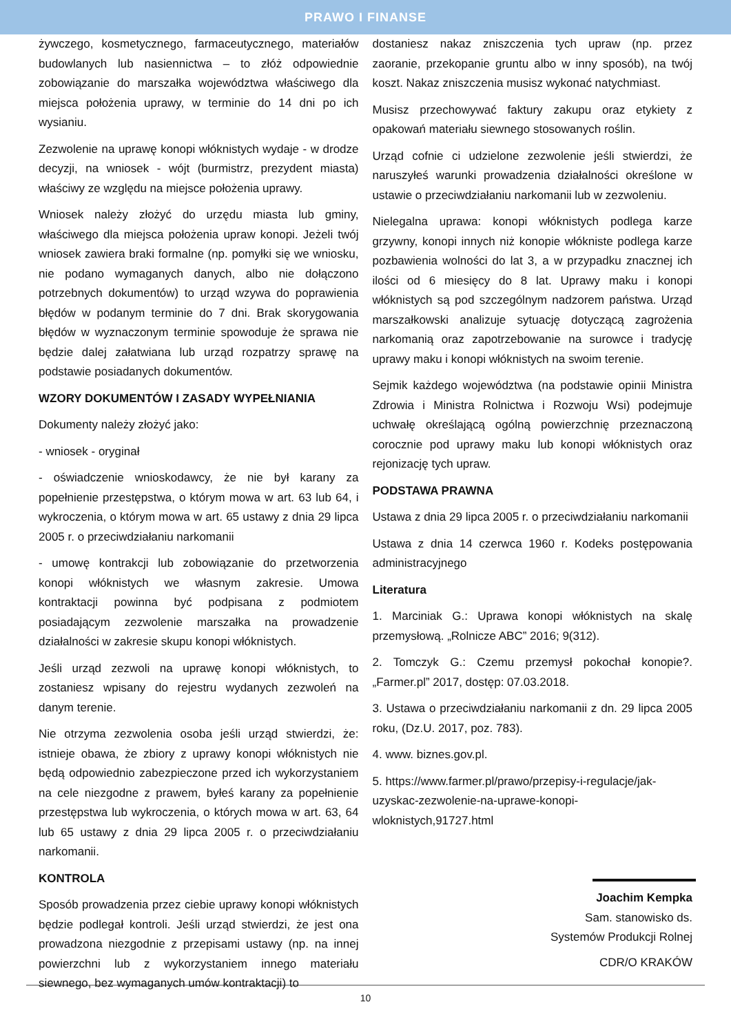PRAWO I FINANSE
żywczego, kosmetycznego, farmaceutycznego, materiałów budowlanych lub nasiennictwa – to złóż odpowiednie zobowiązanie do marszałka województwa właściwego dla miejsca położenia uprawy, w terminie do 14 dni po ich wysianiu.
Zezwolenie na uprawę konopi włóknistych wydaje - w drodze decyzji, na wniosek - wójt (burmistrz, prezydent miasta) właściwy ze względu na miejsce położenia uprawy.
Wniosek należy złożyć do urzędu miasta lub gminy, właściwego dla miejsca położenia upraw konopi. Jeżeli twój wniosek zawiera braki formalne (np. pomyłki się we wniosku, nie podano wymaganych danych, albo nie dołączono potrzebnych dokumentów) to urząd wzywa do poprawienia błędów w podanym terminie do 7 dni. Brak skorygowania błędów w wyznaczonym terminie spowoduje że sprawa nie będzie dalej załatwiana lub urząd rozpatrzy sprawę na podstawie posiadanych dokumentów.
WZORY DOKUMENTÓW I ZASADY WYPEŁNIANIA
Dokumenty należy złożyć jako:
- wniosek - oryginał
- oświadczenie wnioskodawcy, że nie był karany za popełnienie przestępstwa, o którym mowa w art. 63 lub 64, i wykroczenia, o którym mowa w art. 65 ustawy z dnia 29 lipca 2005 r. o przeciwdziałaniu narkomanii
- umowę kontrakcji lub zobowiązanie do przetworzenia konopi włóknistych we własnym zakresie. Umowa kontraktacji powinna być podpisana z podmiotem posiadającym zezwolenie marszałka na prowadzenie działalności w zakresie skupu konopi włóknistych.
Jeśli urząd zezwoli na uprawę konopi włóknistych, to zostaniesz wpisany do rejestru wydanych zezwoleń na danym terenie.
Nie otrzyma zezwolenia osoba jeśli urząd stwierdzi, że: istnieje obawa, że zbiory z uprawy konopi włóknistych nie będą odpowiednio zabezpieczone przed ich wykorzystaniem na cele niezgodne z prawem, byłeś karany za popełnienie przestępstwa lub wykroczenia, o których mowa w art. 63, 64 lub 65 ustawy z dnia 29 lipca 2005 r. o przeciwdziałaniu narkomanii.
KONTROLA
Sposób prowadzenia przez ciebie uprawy konopi włóknistych będzie podlegał kontroli. Jeśli urząd stwierdzi, że jest ona prowadzona niezgodnie z przepisami ustawy (np. na innej powierzchni lub z wykorzystaniem innego materiału siewnego, bez wymaganych umów kontraktacji) to
dostaniesz nakaz zniszczenia tych upraw (np. przez zaoranie, przekopanie gruntu albo w inny sposób), na twój koszt. Nakaz zniszczenia musisz wykonać natychmiast.
Musisz przechowywać faktury zakupu oraz etykiety z opakowań materiału siewnego stosowanych roślin.
Urząd cofnie ci udzielone zezwolenie jeśli stwierdzi, że naruszyłeś warunki prowadzenia działalności określone w ustawie o przeciwdziałaniu narkomanii lub w zezwoleniu.
Nielegalna uprawa: konopi włóknistych podlega karze grzywny, konopi innych niż konopie włókniste podlega karze pozbawienia wolności do lat 3, a w przypadku znacznej ich ilości od 6 miesięcy do 8 lat. Uprawy maku i konopi włóknistych są pod szczególnym nadzorem państwa. Urząd marszałkowski analizuje sytuację dotyczącą zagrożenia narkomanią oraz zapotrzebowanie na surowce i tradycję uprawy maku i konopi włóknistych na swoim terenie.
Sejmik każdego województwa (na podstawie opinii Ministra Zdrowia i Ministra Rolnictwa i Rozwoju Wsi) podejmuje uchwałę określającą ogólną powierzchnię przeznaczoną corocznie pod uprawy maku lub konopi włóknistych oraz rejonizację tych upraw.
PODSTAWA PRAWNA
Ustawa z dnia 29 lipca 2005 r. o przeciwdziałaniu narkomanii
Ustawa z dnia 14 czerwca 1960 r. Kodeks postępowania administracyjnego
Literatura
1. Marciniak G.: Uprawa konopi włóknistych na skalę przemysłową. „Rolnicze ABC” 2016; 9(312).
2. Tomczyk G.: Czemu przemysł pokochał konopie?. „Farmer.pl” 2017, dostęp: 07.03.2018.
3. Ustawa o przeciwdziałaniu narkomanii z dn. 29 lipca 2005 roku, (Dz.U. 2017, poz. 783).
4. www. biznes.gov.pl.
5. https://www.farmer.pl/prawo/przepisy-i-regulacje/jak-uzyskac-zezwolenie-na-uprawe-konopi-wloknistych,91727.html
Joachim Kempka
Sam. stanowisko ds.
Systemów Produkcji Rolnej
CDR/O KRAKÓW
10